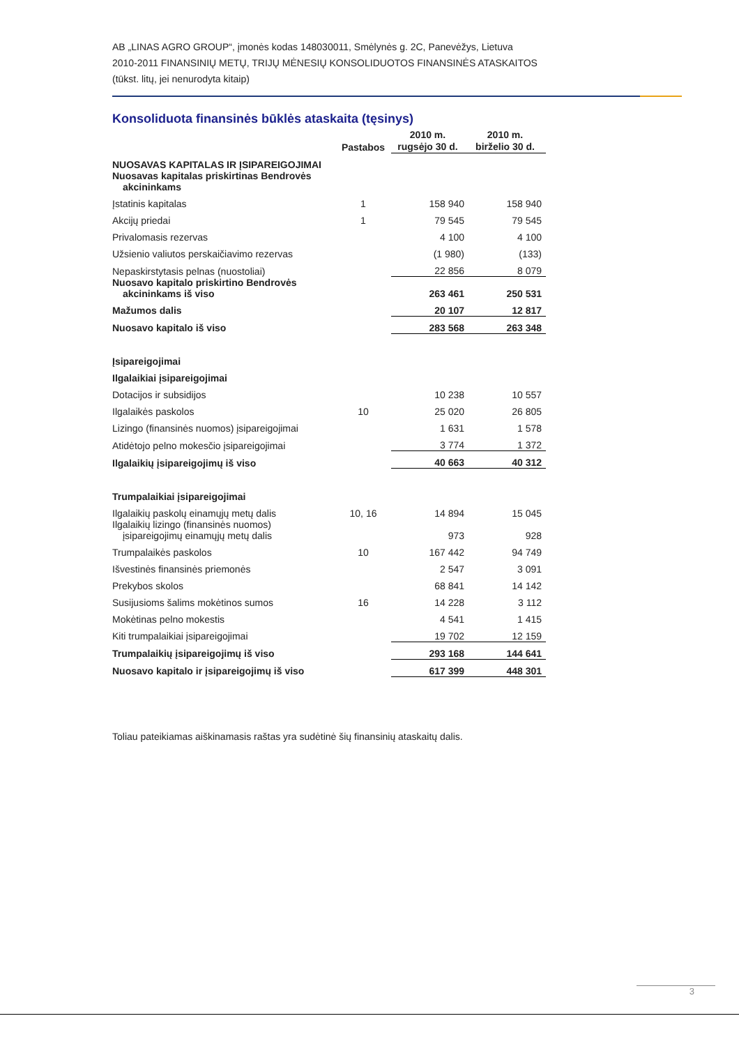AB „LINAS AGRO GROUP“, įmonės kodas 148030011, Smėlynės g. 2C, Panevėžys, Lietuva
2010-2011 FINANSINIŲ METŲ, TRIJŲ MĖNESIŲ KONSOLIDUOTOS FINANSINĖS ATASKAITOS
(tūkst. litų, jei nenurodyta kitaip)
Konsoliduota finansinės būklės ataskaita (tęsinys)
| | Pastabos | 2010 m. rugsėjo 30 d. | 2010 m. birželio 30 d. |
| --- | --- | --- | --- |
| NUOSAVAS KAPITALAS IR ĮSIPAREIGOJIMAI | | | |
| Nuosavas kapitalas priskirtinas Bendrovės akcininkams | | | |
| Įstatinis kapitalas | 1 | 158 940 | 158 940 |
| Akcijų priedai | 1 | 79 545 | 79 545 |
| Privalomasis rezervas | | 4 100 | 4 100 |
| Užsienio valiutos perskaičiavimo rezervas | | (1 980) | (133) |
| Nepaskirstytasis pelnas (nuostoliai) | | 22 856 | 8 079 |
| Nuosavo kapitalo priskirtino Bendrovės akcininkams iš viso | | 263 461 | 250 531 |
| Mažumos dalis | | 20 107 | 12 817 |
| Nuosavo kapitalo iš viso | | 283 568 | 263 348 |
| Įsipareigojimai | | | |
| Ilgalaikiai įsipareigojimai | | | |
| Dotacijos ir subsidijos | | 10 238 | 10 557 |
| Ilgalaikės paskolos | 10 | 25 020 | 26 805 |
| Lizingo (finansinės nuomos) įsipareigojimai | | 1 631 | 1 578 |
| Atidėtojo pelno mokesčio įsipareigojimai | | 3 774 | 1 372 |
| Ilgalaikių įsipareigojimų iš viso | | 40 663 | 40 312 |
| Trumpalaikiai įsipareigojimai | | | |
| Ilgalaikių paskolų einamųjų metų dalis | 10, 16 | 14 894 | 15 045 |
| Ilgalaikių lizingo (finansinės nuomos) įsipareigojimų einamųjų metų dalis | | 973 | 928 |
| Trumpalaikės paskolos | 10 | 167 442 | 94 749 |
| Išvestinės finansinės priemonės | | 2 547 | 3 091 |
| Prekybos skolos | | 68 841 | 14 142 |
| Susijusioms šalims mokėtinos sumos | 16 | 14 228 | 3 112 |
| Mokėtinas pelno mokestis | | 4 541 | 1 415 |
| Kiti trumpalaikiai įsipareigojimai | | 19 702 | 12 159 |
| Trumpalaikių įsipareigojimų iš viso | | 293 168 | 144 641 |
| Nuosavo kapitalo ir įsipareigojimų iš viso | | 617 399 | 448 301 |
Toliau pateikiamas aiškinamasis raštas yra sudėtinė šių finansinių ataskaitų dalis.
3